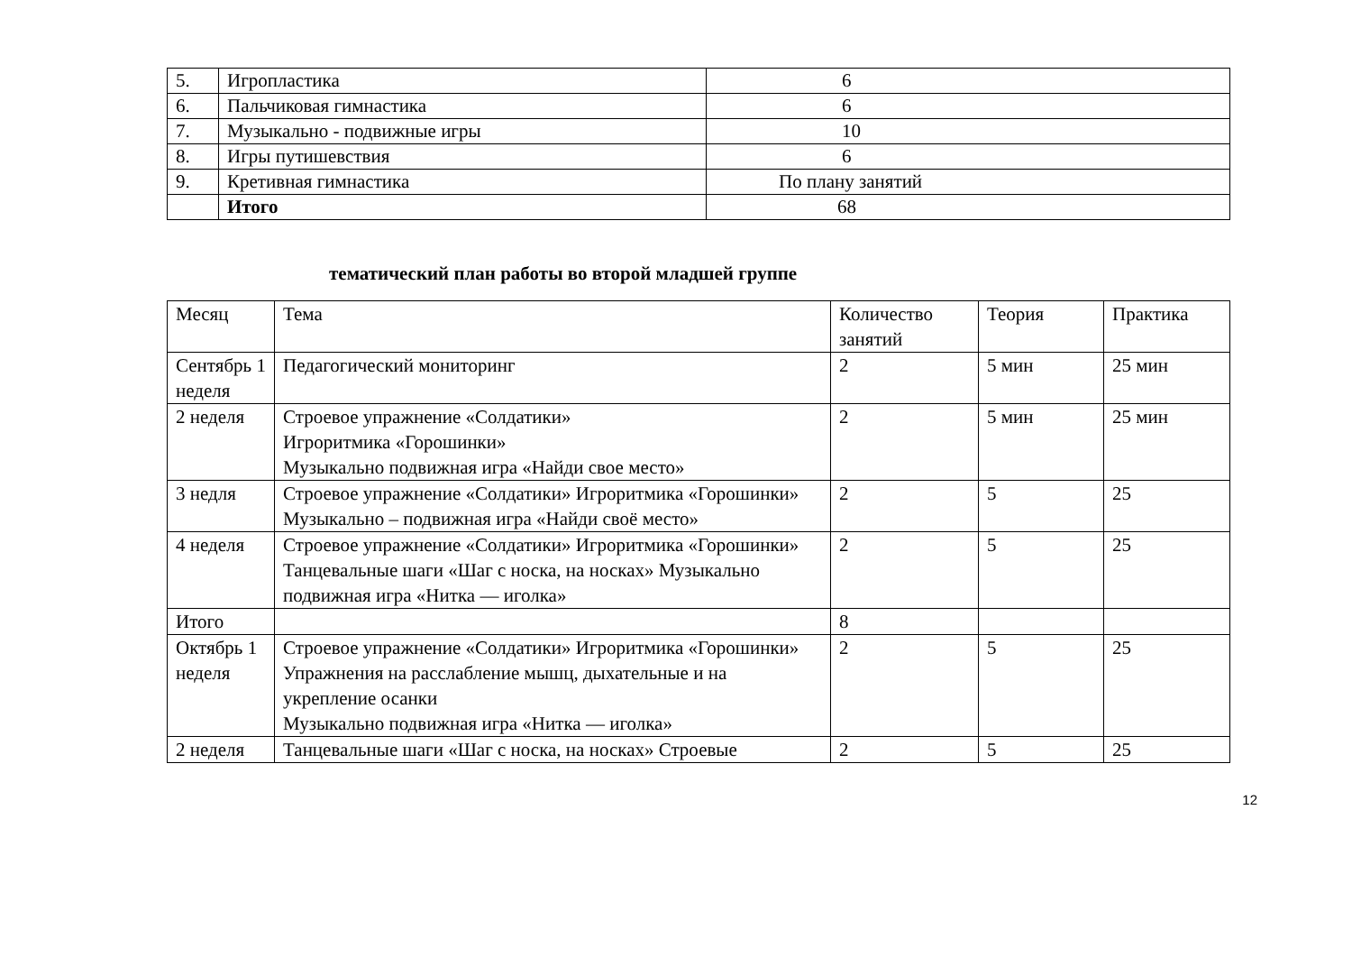| 5. | Игропластика | 6 |
| 6. | Пальчиковая гимнастика | 6 |
| 7. | Музыкально - подвижные игры | 10 |
| 8. | Игры путишевствия | 6 |
| 9. | Кретивная гимнастика | По плану занятий |
| | Итого | 68 |
тематический план работы во второй младшей группе
| Месяц | Тема | Количество занятий | Теория | Практика |
| --- | --- | --- | --- | --- |
| Сентябрь 1 неделя | Педагогический мониторинг | 2 | 5 мин | 25 мин |
| 2 неделя | Строевое упражнение «Солдатики» Игроритмика «Горошинки» Музыкально подвижная игра «Найди свое место» | 2 | 5 мин | 25 мин |
| 3 недля | Строевое упражнение «Солдатики» Игроритмика «Горошинки» Музыкально – подвижная игра «Найди своё место» | 2 | 5 | 25 |
| 4 неделя | Строевое упражнение «Солдатики» Игроритмика «Горошинки» Танцевальные шаги «Шаг с носка, на носках» Музыкально подвижная игра «Нитка — иголка» | 2 | 5 | 25 |
| Итого | | 8 | | |
| Октябрь 1 неделя | Строевое упражнение «Солдатики» Игроритмика «Горошинки» Упражнения на расслабление мышц, дыхательные и на укрепление осанки Музыкально подвижная игра «Нитка — иголка» | 2 | 5 | 25 |
| 2 неделя | Танцевальные шаги «Шаг с носка, на носках» Строевые | 2 | 5 | 25 |
12